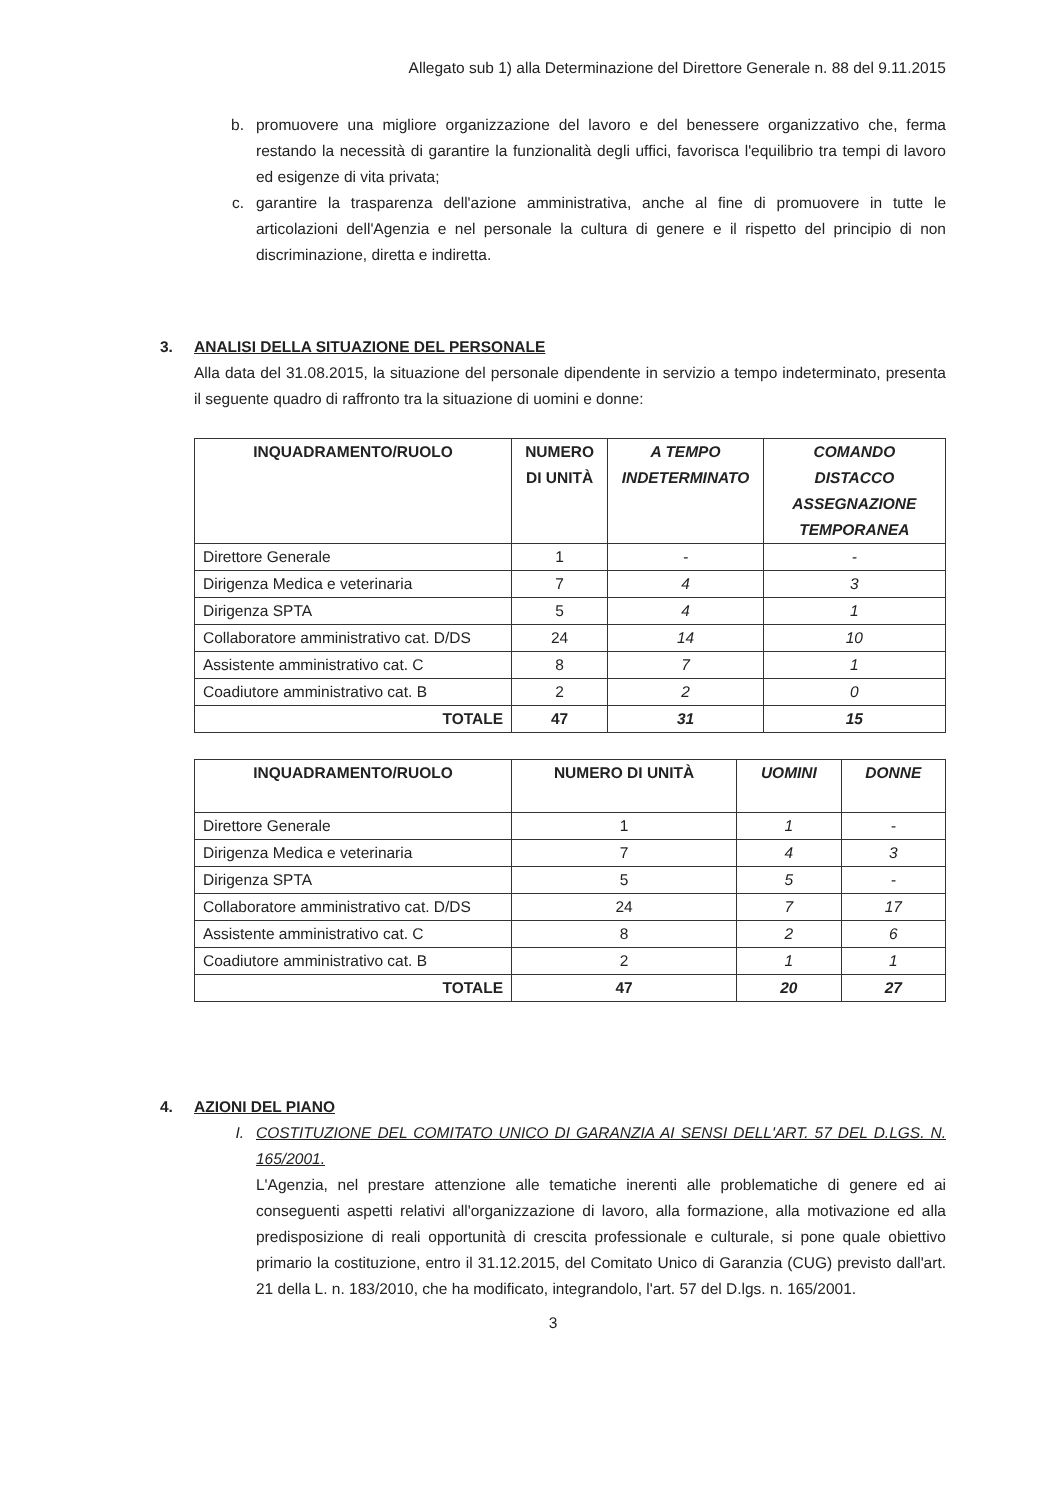Allegato sub 1) alla Determinazione del Direttore Generale n. 88 del 9.11.2015
b. promuovere una migliore organizzazione del lavoro e del benessere organizzativo che, ferma restando la necessità di garantire la funzionalità degli uffici, favorisca l'equilibrio tra tempi di lavoro ed esigenze di vita privata;
c. garantire la trasparenza dell'azione amministrativa, anche al fine di promuovere in tutte le articolazioni dell'Agenzia e nel personale la cultura di genere e il rispetto del principio di non discriminazione, diretta e indiretta.
3. ANALISI DELLA SITUAZIONE DEL PERSONALE
Alla data del 31.08.2015, la situazione del personale dipendente in servizio a tempo indeterminato, presenta il seguente quadro di raffronto tra la situazione di uomini e donne:
| INQUADRAMENTO/RUOLO | NUMERO DI UNITÀ | A TEMPO INDETERMINATO | COMANDO DISTACCO ASSEGNAZIONE TEMPORANEA |
| --- | --- | --- | --- |
| Direttore Generale | 1 | - | - |
| Dirigenza Medica e veterinaria | 7 | 4 | 3 |
| Dirigenza SPTA | 5 | 4 | 1 |
| Collaboratore amministrativo cat. D/DS | 24 | 14 | 10 |
| Assistente amministrativo cat. C | 8 | 7 | 1 |
| Coadiutore amministrativo cat. B | 2 | 2 | 0 |
| TOTALE | 47 | 31 | 15 |
| INQUADRAMENTO/RUOLO | NUMERO DI UNITÀ | UOMINI | DONNE |
| --- | --- | --- | --- |
| Direttore Generale | 1 | 1 | - |
| Dirigenza Medica e veterinaria | 7 | 4 | 3 |
| Dirigenza SPTA | 5 | 5 | - |
| Collaboratore amministrativo cat. D/DS | 24 | 7 | 17 |
| Assistente amministrativo cat. C | 8 | 2 | 6 |
| Coadiutore amministrativo cat. B | 2 | 1 | 1 |
| TOTALE | 47 | 20 | 27 |
4. AZIONI DEL PIANO
I. COSTITUZIONE DEL COMITATO UNICO DI GARANZIA AI SENSI DELL'ART. 57 DEL D.LGS. N. 165/2001.
L'Agenzia, nel prestare attenzione alle tematiche inerenti alle problematiche di genere ed ai conseguenti aspetti relativi all'organizzazione di lavoro, alla formazione, alla motivazione ed alla predisposizione di reali opportunità di crescita professionale e culturale, si pone quale obiettivo primario la costituzione, entro il 31.12.2015, del Comitato Unico di Garanzia (CUG) previsto dall'art. 21 della L. n. 183/2010, che ha modificato, integrandolo, l'art. 57 del D.lgs. n. 165/2001.
3